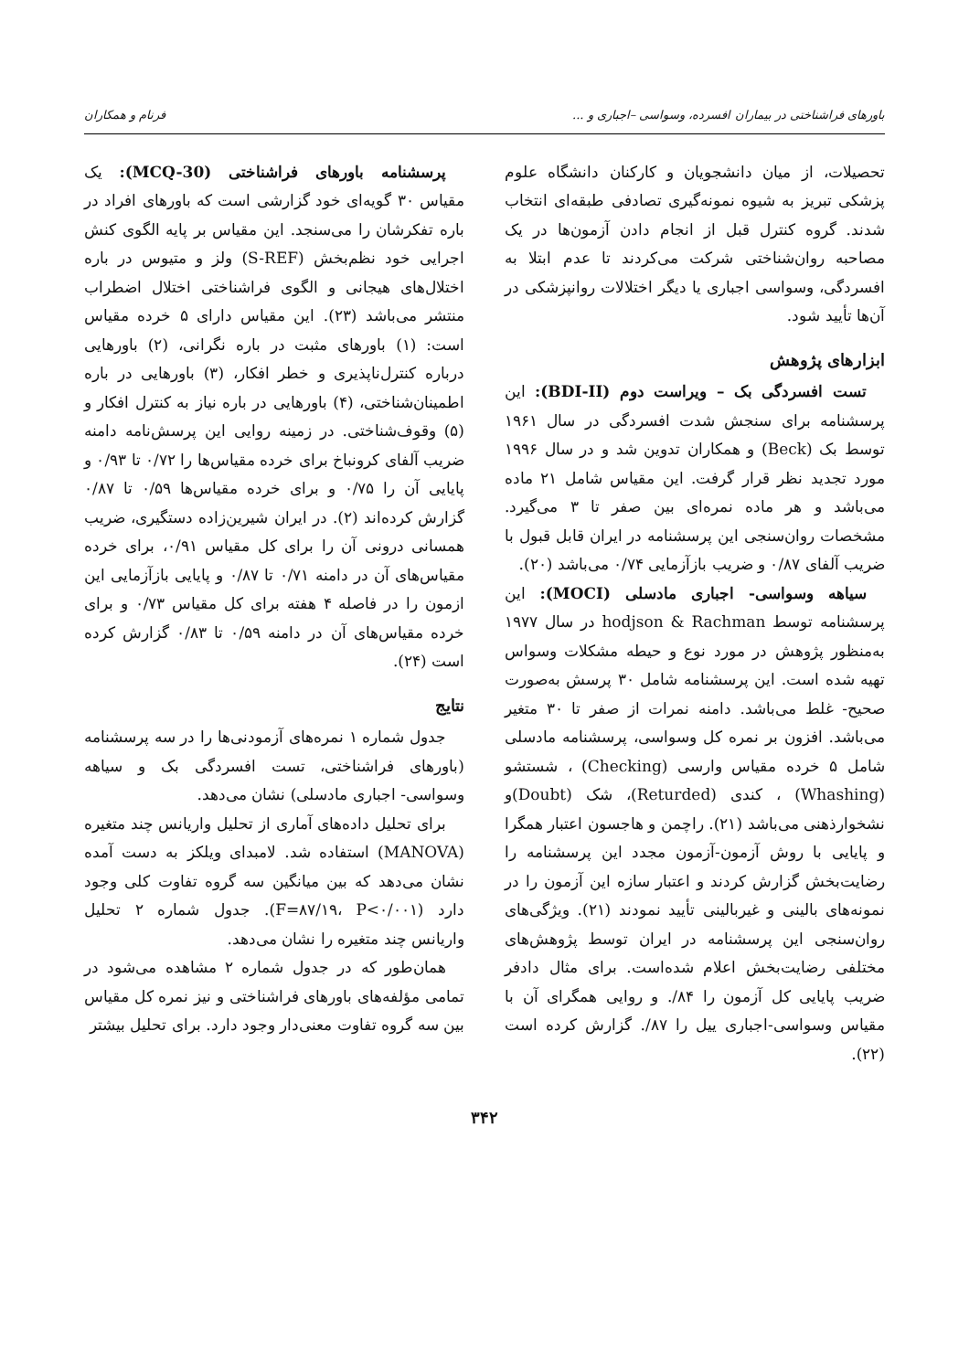باورهای فراشناختی در بیماران افسرده، وسواسی –اجباری و ... فرنام و همکاران
تحصیلات، از میان دانشجویان و کارکنان دانشگاه علوم پزشکی تبریز به شیوه نمونه‌گیری تصادفی طبقه‌ای انتخاب شدند. گروه کنترل قبل از انجام دادن آزمون‌ها در یک مصاحبه روان‌شناختی شرکت می‌کردند تا عدم ابتلا به افسردگی، وسواسی اجباری یا دیگر اختلالات روانپزشکی در آن‌ها تأیید شود.
ابزارهای پژوهش
تست افسردگی بک – ویراست دوم (BDI-II): این پرسشنامه برای سنجش شدت افسردگی در سال ۱۹۶۱ توسط بک (Beck) و همکاران تدوین شد و در سال ۱۹۹۶ مورد تجدید نظر قرار گرفت. این مقیاس شامل ۲۱ ماده می‌باشد و هر ماده نمره‌ای بین صفر تا ۳ می‌گیرد. مشخصات روان‌سنجی این پرسشنامه در ایران قابل قبول با ضریب آلفای ۰/۸۷ و ضریب بازآزمایی ۰/۷۴ می‌باشد (۲۰).
سیاهه وسواسی- اجباری مادسلی (MOCI): این پرسشنامه توسط hodjson & Rachman در سال ۱۹۷۷ به‌منظور پژوهش در مورد نوع و حیطه مشکلات وسواس تهیه شده است. این پرسشنامه شامل ۳۰ پرسش به‌صورت صحیح- غلط می‌باشد. دامنه نمرات از صفر تا ۳۰ متغیر می‌باشد. افزون بر نمره کل وسواسی، پرسشنامه مادسلی شامل ۵ خرده مقیاس وارسی (Checking) ، شستشو (Whashing) ، کندی (Returded)، شک (Doubt)و نشخوارذهنی می‌باشد (۲۱). راچمن و هاجسون اعتبار همگرا و پایایی با روش آزمون-آزمون مجدد این پرسشنامه را رضایت‌بخش گزارش کردند و اعتبار سازه این آزمون را در نمونه‌های بالینی و غیربالینی تأیید نمودند (۲۱). ویژگی‌های روان‌سنجی این پرسشنامه در ایران توسط پژوهش‌های مختلفی رضایت‌بخش اعلام شده‌است. برای مثال دادفر ضریب پایایی کل آزمون را ۸۴/. و روایی همگرای آن با مقیاس وسواسی-اجباری ییل را ۸۷/. گزارش کرده است (۲۲).
پرسشنامه باورهای فراشناختی (MCQ-30): یک مقیاس ۳۰ گویه‌ای خود گزارشی است که باورهای افراد در باره تفکرشان را می‌سنجد. این مقیاس بر پایه الگوی کنش اجرایی خود نظم‌بخش (S-REF) ولز و متیوس در باره اختلال‌های هیجانی و الگوی فراشناختی اختلال اضطراب منتشر می‌باشد (۲۳). این مقیاس دارای ۵ خرده مقیاس است: (۱) باورهای مثبت در باره نگرانی، (۲) باورهایی درباره کنترل‌ناپذیری و خطر افکار، (۳) باورهایی در باره اطمینان‌شناختی، (۴) باورهایی در باره نیاز به کنترل افکار و (۵) وقوف‌شناختی. در زمینه روایی این پرسش‌نامه دامنه ضریب آلفای کرونباخ برای خرده مقیاس‌ها را ۰/۷۲ تا ۰/۹۳ و پایایی آن را ۰/۷۵ و برای خرده مقیاس‌ها ۰/۵۹ تا ۰/۸۷ گزارش کرده‌اند (۲). در ایران شیرین‌زاده دستگیری، ضریب همسانی درونی آن را برای کل مقیاس ۰/۹۱، برای خرده مقیاس‌های آن در دامنه ۰/۷۱ تا ۰/۸۷ و پایایی بازآزمایی این ازمون را در فاصله ۴ هفته برای کل مقیاس ۰/۷۳ و برای خرده مقیاس‌های آن در دامنه ۰/۵۹ تا ۰/۸۳ گزارش کرده است (۲۴).
نتایج
جدول شماره ۱ نمره‌های آزمودنی‌ها را در سه پرسشنامه (باورهای فراشناختی، تست افسردگی بک و سیاهه وسواسی- اجباری مادسلی) نشان می‌دهد.
برای تحلیل داده‌های آماری از تحلیل واریانس چند متغیره (MANOVA) استفاده شد. لامبدای ویلکز به دست آمده نشان می‌دهد که بین میانگین سه گروه تفاوت کلی وجود دارد (F=۸۷/۱۹، P<۰/۰۰۱). جدول شماره ۲ تحلیل واریانس چند متغیره را نشان می‌دهد.
همان‌طور که در جدول شماره ۲ مشاهده می‌شود در تمامی مؤلفه‌های باورهای فراشناختی و نیز نمره کل مقیاس بین سه گروه تفاوت معنی‌دار وجود دارد. برای تحلیل بیشتر
۳۴۲